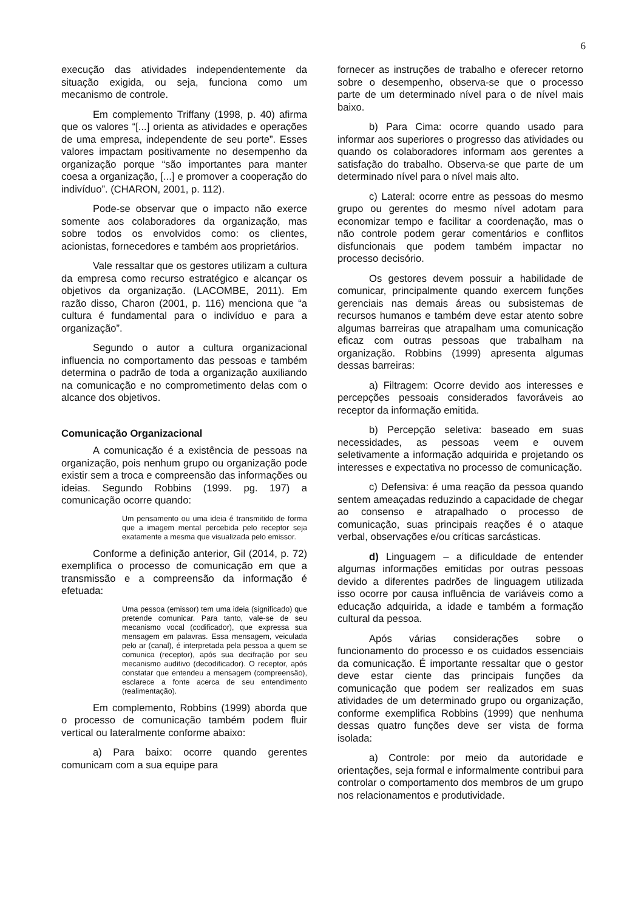6
execução das atividades independentemente da situação exigida, ou seja, funciona como um mecanismo de controle.
Em complemento Triffany (1998, p. 40) afirma que os valores “[...] orienta as atividades e operações de uma empresa, independente de seu porte”. Esses valores impactam positivamente no desempenho da organização porque “são importantes para manter coesa a organização, [...] e promover a cooperação do indivíduo”. (CHARON, 2001, p. 112).
Pode-se observar que o impacto não exerce somente aos colaboradores da organização, mas sobre todos os envolvidos como: os clientes, acionistas, fornecedores e também aos proprietários.
Vale ressaltar que os gestores utilizam a cultura da empresa como recurso estratégico e alcançar os objetivos da organização. (LACOMBE, 2011). Em razão disso, Charon (2001, p. 116) menciona que “a cultura é fundamental para o indivíduo e para a organização”.
Segundo o autor a cultura organizacional influencia no comportamento das pessoas e também determina o padrão de toda a organização auxiliando na comunicação e no comprometimento delas com o alcance dos objetivos.
Comunicação Organizacional
A comunicação é a existência de pessoas na organização, pois nenhum grupo ou organização pode existir sem a troca e compreensão das informações ou ideias. Segundo Robbins (1999. pg. 197) a comunicação ocorre quando:
Um pensamento ou uma ideia é transmitido de forma que a imagem mental percebida pelo receptor seja exatamente a mesma que visualizada pelo emissor.
Conforme a definição anterior, Gil (2014, p. 72) exemplifica o processo de comunicação em que a transmissão e a compreensão da informação é efetuada:
Uma pessoa (emissor) tem uma ideia (significado) que pretende comunicar. Para tanto, vale-se de seu mecanismo vocal (codificador), que expressa sua mensagem em palavras. Essa mensagem, veiculada pelo ar (canal), é interpretada pela pessoa a quem se comunica (receptor), após sua decifração por seu mecanismo auditivo (decodificador). O receptor, após constatar que entendeu a mensagem (compreensão), esclarece a fonte acerca de seu entendimento (realimentação).
Em complemento, Robbins (1999) aborda que o processo de comunicação também podem fluir vertical ou lateralmente conforme abaixo:
a) Para baixo: ocorre quando gerentes comunicam com a sua equipe para
fornecer as instruções de trabalho e oferecer retorno sobre o desempenho, observa-se que o processo parte de um determinado nível para o de nível mais baixo.
b) Para Cima: ocorre quando usado para informar aos superiores o progresso das atividades ou quando os colaboradores informam aos gerentes a satisfação do trabalho. Observa-se que parte de um determinado nível para o nível mais alto.
c) Lateral: ocorre entre as pessoas do mesmo grupo ou gerentes do mesmo nível adotam para economizar tempo e facilitar a coordenação, mas o não controle podem gerar comentários e conflitos disfuncionais que podem também impactar no processo decisório.
Os gestores devem possuir a habilidade de comunicar, principalmente quando exercem funções gerenciais nas demais áreas ou subsistemas de recursos humanos e também deve estar atento sobre algumas barreiras que atrapalham uma comunicação eficaz com outras pessoas que trabalham na organização. Robbins (1999) apresenta algumas dessas barreiras:
a) Filtragem: Ocorre devido aos interesses e percepções pessoais considerados favoráveis ao receptor da informação emitida.
b) Percepção seletiva: baseado em suas necessidades, as pessoas veem e ouvem seletivamente a informação adquirida e projetando os interesses e expectativa no processo de comunicação.
c) Defensiva: é uma reação da pessoa quando sentem ameaçadas reduzindo a capacidade de chegar ao consenso e atrapalhado o processo de comunicação, suas principais reações é o ataque verbal, observações e/ou críticas sarcásticas.
d) Linguagem – a dificuldade de entender algumas informações emitidas por outras pessoas devido a diferentes padrões de linguagem utilizada isso ocorre por causa influência de variáveis como a educação adquirida, a idade e também a formação cultural da pessoa.
Após várias considerações sobre o funcionamento do processo e os cuidados essenciais da comunicação. É importante ressaltar que o gestor deve estar ciente das principais funções da comunicação que podem ser realizados em suas atividades de um determinado grupo ou organização, conforme exemplifica Robbins (1999) que nenhuma dessas quatro funções deve ser vista de forma isolada:
a) Controle: por meio da autoridade e orientações, seja formal e informalmente contribui para controlar o comportamento dos membros de um grupo nos relacionamentos e produtividade.